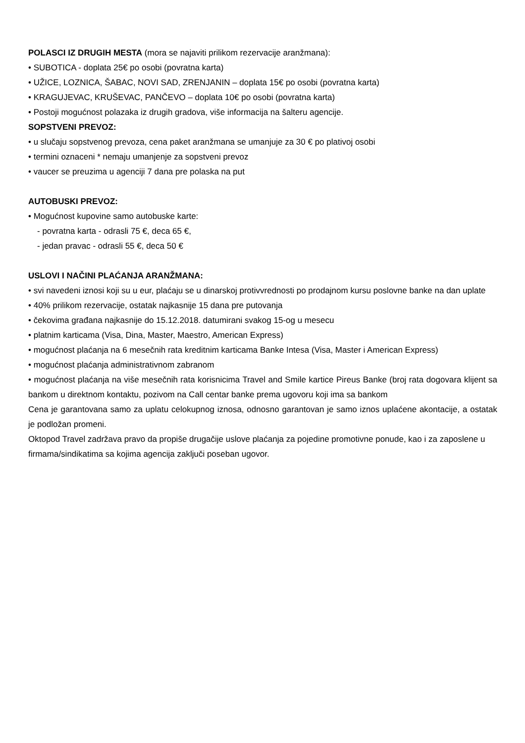POLASCI IZ DRUGIH MESTA (mora se najaviti prilikom rezervacije aranžmana):
• SUBOTICA - doplata 25€ po osobi (povratna karta)
• UŽICE, LOZNICA, ŠABAC, NOVI SAD, ZRENJANIN – doplata 15€ po osobi (povratna karta)
• KRAGUJEVAC, KRUŠEVAC, PANČEVO – doplata 10€ po osobi (povratna karta)
• Postoji mogućnost polazaka iz drugih gradova, više informacija na šalteru agencije.
SOPSTVENI PREVOZ:
• u slučaju sopstvenog prevoza, cena paket aranžmana se umanjuje za 30 € po plativoj osobi
• termini oznaceni * nemaju umanjenje za sopstveni prevoz
• vaucer se preuzima u agenciji 7 dana pre polaska na put
AUTOBUSKI PREVOZ:
• Mogućnost kupovine samo autobuske karte:
- povratna karta - odrasli 75 €, deca 65 €,
- jedan pravac - odrasli 55 €, deca 50 €
USLOVI I NAČINI PLAĆANJA ARANŽMANA:
• svi navedeni iznosi koji su u eur, plaćaju se u dinarskoj protivvrednosti po prodajnom kursu poslovne banke na dan uplate
• 40% prilikom rezervacije, ostatak najkasnije 15 dana pre putovanja
• čekovima građana najkasnije do 15.12.2018. datumirani svakog 15-og u mesecu
• platnim karticama (Visa, Dina, Master, Maestro, American Express)
• mogućnost plaćanja na 6 mesečnih rata kreditnim karticama Banke Intesa (Visa, Master i American Express)
• mogućnost plaćanja administrativnom zabranom
• mogućnost plaćanja na više mesečnih rata korisnicima Travel and Smile kartice Pireus Banke (broj rata dogovara klijent sa bankom u direktnom kontaktu, pozivom na Call centar banke prema ugovoru koji ima sa bankom
Cena je garantovana samo za uplatu celokupnog iznosa, odnosno garantovan je samo iznos uplaćene akontacije, a ostatak je podložan promeni.
Oktopod Travel zadržava pravo da propiše drugačije uslove plaćanja za pojedine promotivne ponude, kao i za zaposlene u firmama/sindikatima sa kojima agencija zaključi poseban ugovor.